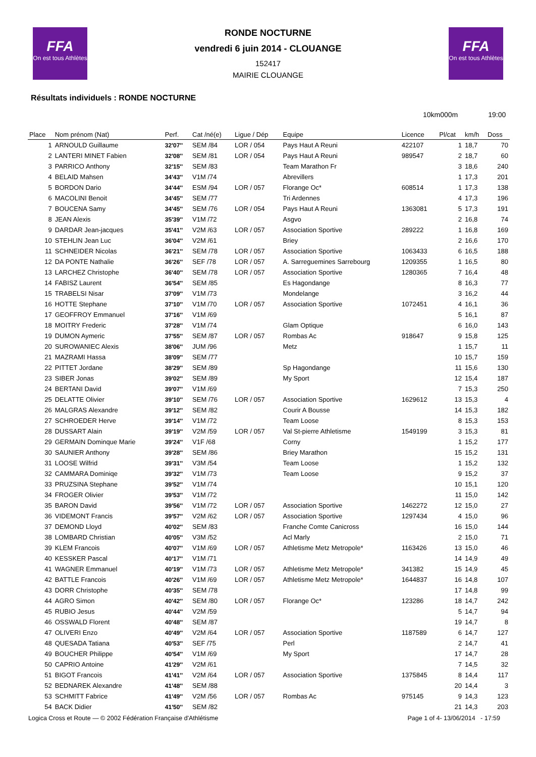FFA
On est tous Athlètes
FFA
On est tous Athlètes
RONDE NOCTURNE
vendredi 6 juin 2014 - CLOUANGE
152417
MAIRIE CLOUANGE
Résultats individuels : RONDE NOCTURNE
10km000m 19:00
| Place | Nom prénom (Nat) | Perf. | Cat /né(e) | Ligue / Dép | Equipe | Licence | Pl/cat | km/h | Doss |
| --- | --- | --- | --- | --- | --- | --- | --- | --- | --- |
| 1 | ARNOULD Guillaume | 32'07'' | SEM /84 | LOR / 054 | Pays Haut A Reuni | 422107 | 1 | 18,7 | 70 |
| 2 | LANTERI MINET Fabien | 32'08'' | SEM /81 | LOR / 054 | Pays Haut A Reuni | 989547 | 2 | 18,7 | 60 |
| 3 | PARRICO Anthony | 32'15'' | SEM /83 | | Team Marathon Fr | | 3 | 18,6 | 240 |
| 4 | BELAID Mahsen | 34'43'' | V1M /74 | | Abrevillers | | 1 | 17,3 | 201 |
| 5 | BORDON Dario | 34'44'' | ESM /94 | LOR / 057 | Florange Oc* | 608514 | 1 | 17,3 | 138 |
| 6 | MACOLINI Benoit | 34'45'' | SEM /77 | | Tri Ardennes | | 4 | 17,3 | 196 |
| 7 | BOUCENA Samy | 34'45'' | SEM /76 | LOR / 054 | Pays Haut A Reuni | 1363081 | 5 | 17,3 | 191 |
| 8 | JEAN Alexis | 35'39'' | V1M /72 | | Asgvo | | 2 | 16,8 | 74 |
| 9 | DARDAR Jean-jacques | 35'41'' | V2M /63 | LOR / 057 | Association Sportive | 289222 | 1 | 16,8 | 169 |
| 10 | STEHLIN Jean Luc | 36'04'' | V2M /61 | | Briey | | 2 | 16,6 | 170 |
| 11 | SCHNEIDER Nicolas | 36'21'' | SEM /78 | LOR / 057 | Association Sportive | 1063433 | 6 | 16,5 | 188 |
| 12 | DA PONTE Nathalie | 36'26'' | SEF /78 | LOR / 057 | A. Sarreguemines Sarrebourg | 1209355 | 1 | 16,5 | 80 |
| 13 | LARCHEZ Christophe | 36'40'' | SEM /78 | LOR / 057 | Association Sportive | 1280365 | 7 | 16,4 | 48 |
| 14 | FABISZ Laurent | 36'54'' | SEM /85 | | Es Hagondange | | 8 | 16,3 | 77 |
| 15 | TRABELSI Nisar | 37'09'' | V1M /73 | | Mondelange | | 3 | 16,2 | 44 |
| 16 | HOTTE Stephane | 37'10'' | V1M /70 | LOR / 057 | Association Sportive | 1072451 | 4 | 16,1 | 36 |
| 17 | GEOFFROY Emmanuel | 37'16'' | V1M /69 | | | | 5 | 16,1 | 87 |
| 18 | MOITRY Frederic | 37'28'' | V1M /74 | | Glam Optique | | 6 | 16,0 | 143 |
| 19 | DUMON Aymeric | 37'55'' | SEM /87 | LOR / 057 | Rombas Ac | 918647 | 9 | 15,8 | 125 |
| 20 | SUROWANIEC Alexis | 38'06'' | JUM /96 | | Metz | | 1 | 15,7 | 11 |
| 21 | MAZRAMI Hassa | 38'09'' | SEM /77 | | | | 10 | 15,7 | 159 |
| 22 | PITTET Jordane | 38'29'' | SEM /89 | | Sp Hagondange | | 11 | 15,6 | 130 |
| 23 | SIBER Jonas | 39'02'' | SEM /89 | | My Sport | | 12 | 15,4 | 187 |
| 24 | BERTANI David | 39'07'' | V1M /69 | | | | 7 | 15,3 | 250 |
| 25 | DELATTE Olivier | 39'10'' | SEM /76 | LOR / 057 | Association Sportive | 1629612 | 13 | 15,3 | 4 |
| 26 | MALGRAS Alexandre | 39'12'' | SEM /82 | | Courir A Bousse | | 14 | 15,3 | 182 |
| 27 | SCHROEDER Herve | 39'14'' | V1M /72 | | Team Loose | | 8 | 15,3 | 153 |
| 28 | DUSSART Alain | 39'19'' | V2M /59 | LOR / 057 | Val St-pierre Athletisme | 1549199 | 3 | 15,3 | 81 |
| 29 | GERMAIN Dominque Marie | 39'24'' | V1F /68 | | Corny | | 1 | 15,2 | 177 |
| 30 | SAUNIER Anthony | 39'28'' | SEM /86 | | Briey Marathon | | 15 | 15,2 | 131 |
| 31 | LOOSE Wilfrid | 39'31'' | V3M /54 | | Team Loose | | 1 | 15,2 | 132 |
| 32 | CAMMARA Dominiqe | 39'32'' | V1M /73 | | Team Loose | | 9 | 15,2 | 37 |
| 33 | PRUZSINA Stephane | 39'52'' | V1M /74 | | | | 10 | 15,1 | 120 |
| 34 | FROGER Olivier | 39'53'' | V1M /72 | | | | 11 | 15,0 | 142 |
| 35 | BARON David | 39'56'' | V1M /72 | LOR / 057 | Association Sportive | 1462272 | 12 | 15,0 | 27 |
| 36 | VIDEMONT Francis | 39'57'' | V2M /62 | LOR / 057 | Association Sportive | 1297434 | 4 | 15,0 | 96 |
| 37 | DEMOND Lloyd | 40'02'' | SEM /83 | | Franche Comte Canicross | | 16 | 15,0 | 144 |
| 38 | LOMBARD Christian | 40'05'' | V3M /52 | | Acl Marly | | 2 | 15,0 | 71 |
| 39 | KLEM Francois | 40'07'' | V1M /69 | LOR / 057 | Athletisme Metz Metropole* | 1163426 | 13 | 15,0 | 46 |
| 40 | KESSKER Pascal | 40'17'' | V1M /71 | | | | 14 | 14,9 | 49 |
| 41 | WAGNER Emmanuel | 40'19'' | V1M /73 | LOR / 057 | Athletisme Metz Metropole* | 341382 | 15 | 14,9 | 45 |
| 42 | BATTLE Francois | 40'26'' | V1M /69 | LOR / 057 | Athletisme Metz Metropole* | 1644837 | 16 | 14,8 | 107 |
| 43 | DORR Christophe | 40'35'' | SEM /78 | | | | 17 | 14,8 | 99 |
| 44 | AGRO Simon | 40'42'' | SEM /80 | LOR / 057 | Florange Oc* | 123286 | 18 | 14,7 | 242 |
| 45 | RUBIO Jesus | 40'44'' | V2M /59 | | | | 5 | 14,7 | 94 |
| 46 | OSSWALD Florent | 40'48'' | SEM /87 | | | | 19 | 14,7 | 8 |
| 47 | OLIVERI Enzo | 40'49'' | V2M /64 | LOR / 057 | Association Sportive | 1187589 | 6 | 14,7 | 127 |
| 48 | QUESADA Tatiana | 40'53'' | SEF /75 | | Perl | | 2 | 14,7 | 41 |
| 49 | BOUCHER Philippe | 40'54'' | V1M /69 | | My Sport | | 17 | 14,7 | 28 |
| 50 | CAPRIO Antoine | 41'29'' | V2M /61 | | | | 7 | 14,5 | 32 |
| 51 | BIGOT Francois | 41'41'' | V2M /64 | LOR / 057 | Association Sportive | 1375845 | 8 | 14,4 | 117 |
| 52 | BEDNAREK Alexandre | 41'48'' | SEM /88 | | | | 20 | 14,4 | 3 |
| 53 | SCHMITT Fabrice | 41'49'' | V2M /56 | LOR / 057 | Rombas Ac | 975145 | 9 | 14,3 | 123 |
| 54 | BACK Didier | 41'50'' | SEM /82 | | | | 21 | 14,3 | 203 |
Logica Cross et Route — © 2002 Fédération Française d'Athlétisme Page 1 of 4- 13/06/2014 - 17:59